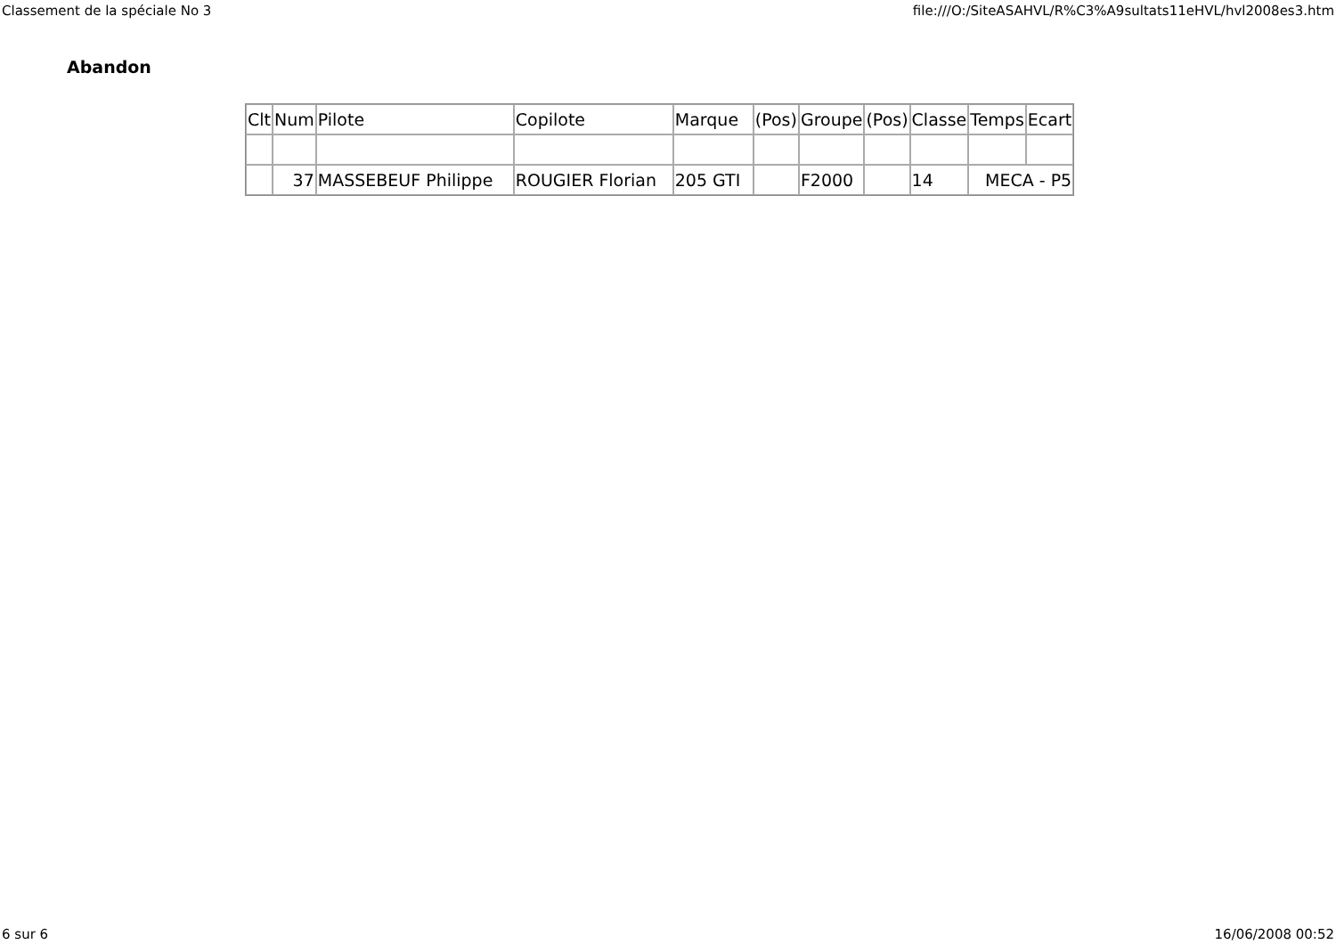Classement de la spéciale No 3 file:///O:/SiteASAHVL/R%C3%A9sultats11eHVL/hvl2008es3.htm
Abandon
| Clt | Num | Pilote | Copilote | Marque | (Pos) | Groupe | (Pos) | Classe | Temps | Ecart |
| --- | --- | --- | --- | --- | --- | --- | --- | --- | --- | --- |
| | 37 | MASSEBEUF Philippe | ROUGIER Florian | 205 GTI | | F2000 | | 14 | MECA - P5 | |
6 sur 6 16/06/2008 00:52